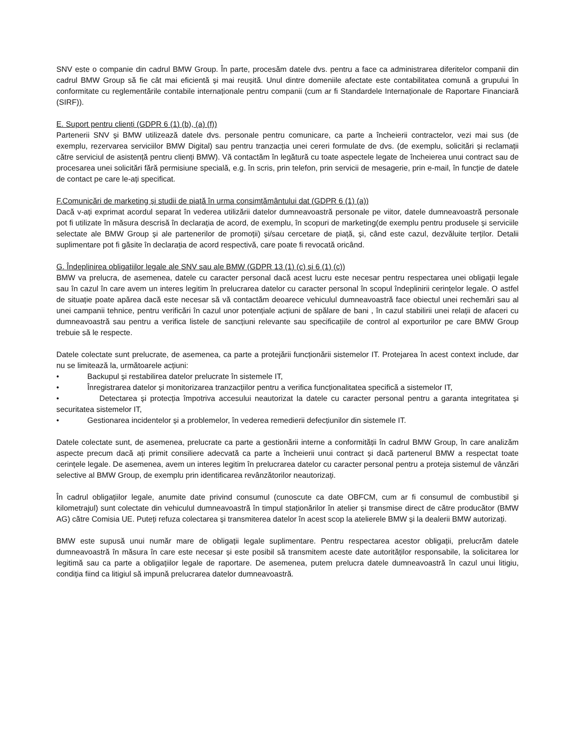SNV este o companie din cadrul BMW Group. În parte, procesăm datele dvs. pentru a face ca administrarea diferitelor companii din cadrul BMW Group să fie cât mai eficientă și mai reușită. Unul dintre domeniile afectate este contabilitatea comună a grupului în conformitate cu reglementările contabile internaționale pentru companii (cum ar fi Standardele Internaționale de Raportare Financiară (SIRF)).
E. Suport pentru clienți (GDPR 6 (1) (b), (a) (f))
Partenerii SNV și BMW utilizează datele dvs. personale pentru comunicare, ca parte a încheierii contractelor, vezi mai sus (de exemplu, rezervarea serviciilor BMW Digital) sau pentru tranzacția unei cereri formulate de dvs. (de exemplu, solicitări și reclamații către serviciul de asistență pentru clienți BMW). Vă contactăm în legătură cu toate aspectele legate de încheierea unui contract sau de procesarea unei solicitări fără permisiune specială, e.g. în scris, prin telefon, prin servicii de mesagerie, prin e-mail, în funcție de datele de contact pe care le-ați specificat.
F.Comunicări de marketing și studii de piață în urma consimțământului dat (GDPR 6 (1) (a))
Dacă v-ați exprimat acordul separat în vederea utilizării datelor dumneavoastră personale pe viitor, datele dumneavoastră personale pot fi utilizate în măsura descrisă în declarația de acord, de exemplu, în scopuri de marketing(de exemplu pentru produsele și serviciile selectate ale BMW Group și ale partenerilor de promoții) și/sau cercetare de piață, și, când este cazul, dezvăluite terților. Detalii suplimentare pot fi găsite în declarația de acord respectivă, care poate fi revocată oricând.
G. Îndeplinirea obligațiilor legale ale SNV sau ale BMW (GDPR 13 (1) (c) și 6 (1) (c))
BMW va prelucra, de asemenea, datele cu caracter personal dacă acest lucru este necesar pentru respectarea unei obligații legale sau în cazul în care avem un interes legitim în prelucrarea datelor cu caracter personal în scopul îndeplinirii cerințelor legale. O astfel de situație poate apărea dacă este necesar să vă contactăm deoarece vehiculul dumneavoastră face obiectul unei rechemări sau al unei campanii tehnice, pentru verificări în cazul unor potențiale acțiuni de spălare de bani , în cazul stabilirii unei relații de afaceri cu dumneavoastră sau pentru a verifica listele de sancțiuni relevante sau specificațiile de control al exporturilor pe care BMW Group trebuie să le respecte.
Datele colectate sunt prelucrate, de asemenea, ca parte a protejării funcționării sistemelor IT. Protejarea în acest context include, dar nu se limitează la, următoarele acțiuni:
• Backupul și restabilirea datelor prelucrate în sistemele IT,
• Înregistrarea datelor și monitorizarea tranzacțiilor pentru a verifica funcționalitatea specifică a sistemelor IT,
• Detectarea și protecția împotriva accesului neautorizat la datele cu caracter personal pentru a garanta integritatea și securitatea sistemelor IT,
• Gestionarea incidentelor și a problemelor, în vederea remedierii defecțiunilor din sistemele IT.
Datele colectate sunt, de asemenea, prelucrate ca parte a gestionării interne a conformității în cadrul BMW Group, în care analizăm aspecte precum dacă ați primit consiliere adecvată ca parte a încheierii unui contract și dacă partenerul BMW a respectat toate cerințele legale. De asemenea, avem un interes legitim în prelucrarea datelor cu caracter personal pentru a proteja sistemul de vânzări selective al BMW Group, de exemplu prin identificarea revânzătorilor neautorizați.
În cadrul obligațiilor legale, anumite date privind consumul (cunoscute ca date OBFCM, cum ar fi consumul de combustibil și kilometrajul) sunt colectate din vehiculul dumneavoastră în timpul staționărilor în atelier și transmise direct de către producător (BMW AG) către Comisia UE. Puteți refuza colectarea și transmiterea datelor în acest scop la atelierele BMW și la dealerii BMW autorizați.
BMW este supusă unui număr mare de obligații legale suplimentare. Pentru respectarea acestor obligații, prelucrăm datele dumneavoastră în măsura în care este necesar și este posibil să transmitem aceste date autorităților responsabile, la solicitarea lor legitimă sau ca parte a obligațiilor legale de raportare. De asemenea, putem prelucra datele dumneavoastră în cazul unui litigiu, condiția fiind ca litigiul să impună prelucrarea datelor dumneavoastră.